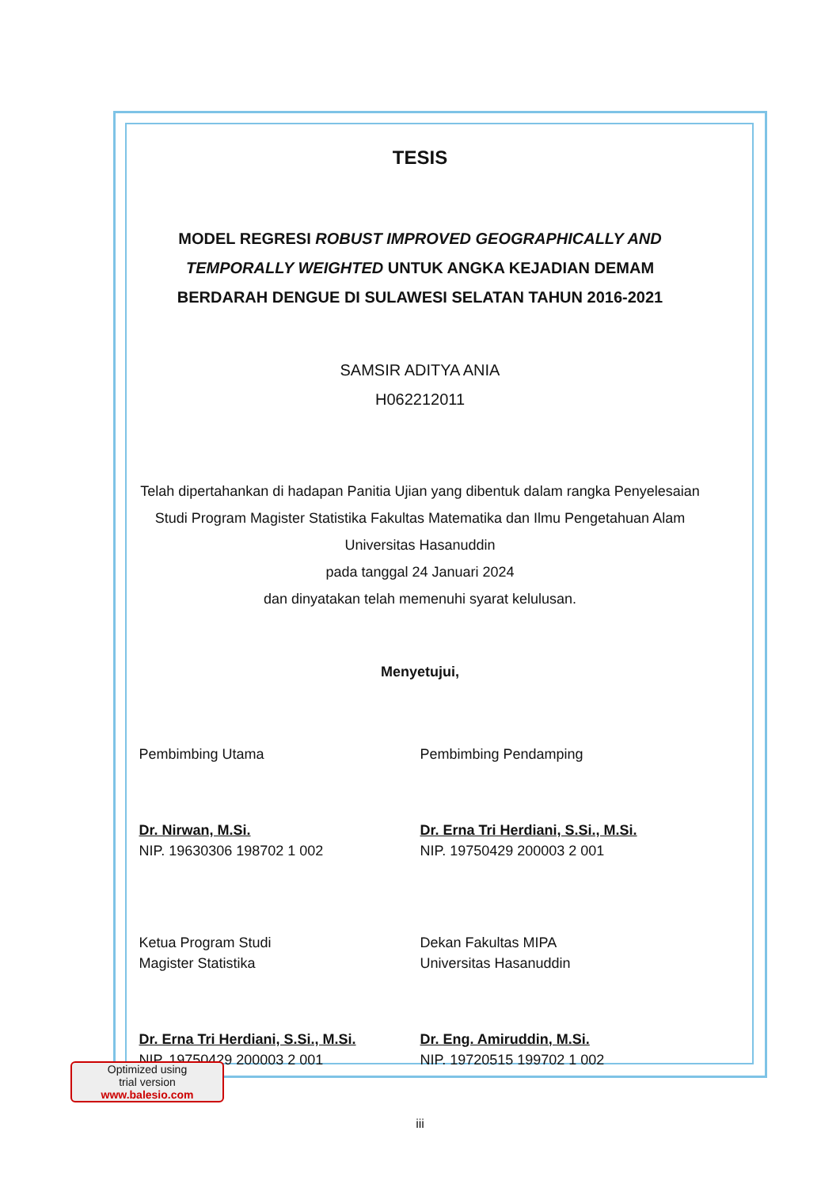TESIS
MODEL REGRESI ROBUST IMPROVED GEOGRAPHICALLY AND TEMPORALLY WEIGHTED UNTUK ANGKA KEJADIAN DEMAM BERDARAH DENGUE DI SULAWESI SELATAN TAHUN 2016-2021
SAMSIR ADITYA ANIA
H062212011
Telah dipertahankan di hadapan Panitia Ujian yang dibentuk dalam rangka Penyelesaian Studi Program Magister Statistika Fakultas Matematika dan Ilmu Pengetahuan Alam Universitas Hasanuddin
pada tanggal 24 Januari 2024
dan dinyatakan telah memenuhi syarat kelulusan.
Menyetujui,
Pembimbing Utama
Dr. Nirwan, M.Si.
NIP. 19630306 198702 1 002
Pembimbing Pendamping
Dr. Erna Tri Herdiani, S.Si., M.Si.
NIP. 19750429 200003 2 001
Ketua Program Studi
Magister Statistika
Dr. Erna Tri Herdiani, S.Si., M.Si.
NIP. 19750429 200003 2 001
Dekan Fakultas MIPA
Universitas Hasanuddin
Dr. Eng. Amiruddin, M.Si.
NIP. 19720515 199702 1 002
Optimized using
trial version
www.balesio.com
iii